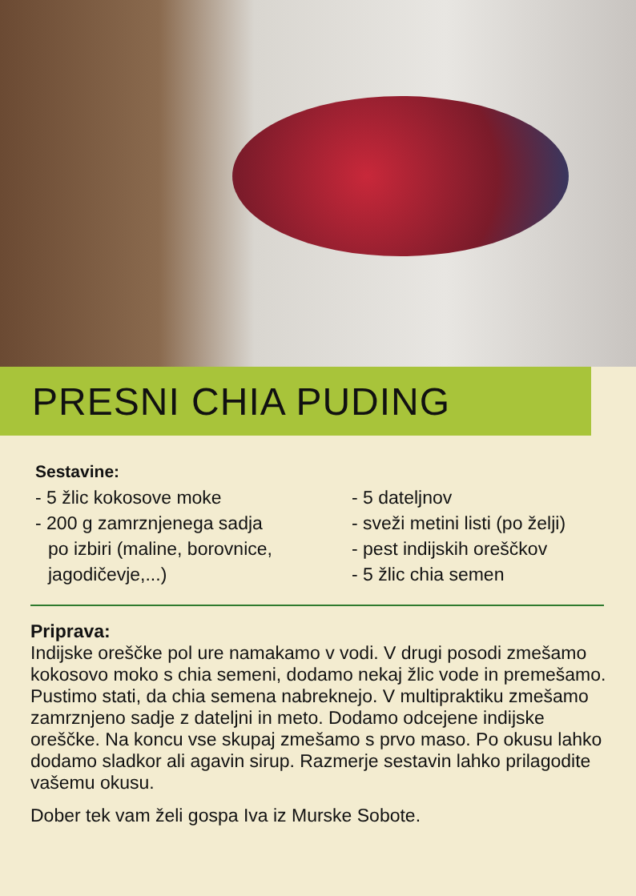PRESNI CHIA PUDING
Sestavine:
- 5 žlic kokosove moke
- 200 g zamrznjenega sadja
po izbiri (maline, borovnice, jagodičevje,...)
- 5 dateljnov
- sveži metini listi (po želji)
- pest indijskih oreščkov
- 5 žlic chia semen
Priprava:
Indijske oreščke pol ure namakamo v vodi. V drugi posodi zmešamo kokosovo moko s chia semeni, dodamo nekaj žlic vode in premešamo. Pustimo stati, da chia semena nabreknejo. V multipraktiku zmešamo zamrznjeno sadje z dateljni in meto. Dodamo odcejene indijske oreščke. Na koncu vse skupaj zmešamo s prvo maso. Po okusu lahko dodamo sladkor ali agavin sirup. Razmerje sestavin lahko prilagodite vašemu okusu.
Dober tek vam želi gospa Iva iz Murske Sobote.